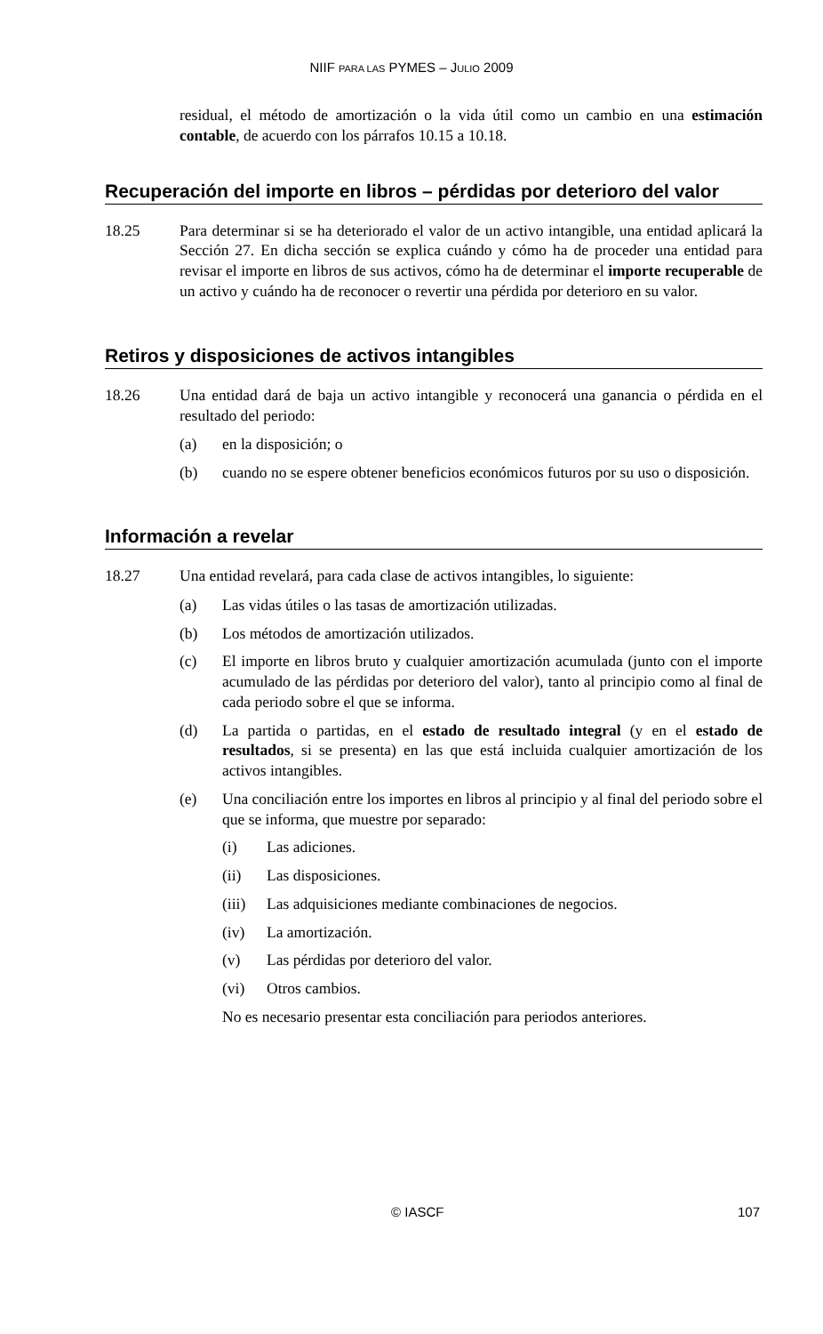NIIF PARA LAS PYMES – JULIO 2009
residual, el método de amortización o la vida útil como un cambio en una estimación contable, de acuerdo con los párrafos 10.15 a 10.18.
Recuperación del importe en libros – pérdidas por deterioro del valor
18.25 Para determinar si se ha deteriorado el valor de un activo intangible, una entidad aplicará la Sección 27. En dicha sección se explica cuándo y cómo ha de proceder una entidad para revisar el importe en libros de sus activos, cómo ha de determinar el importe recuperable de un activo y cuándo ha de reconocer o revertir una pérdida por deterioro en su valor.
Retiros y disposiciones de activos intangibles
18.26 Una entidad dará de baja un activo intangible y reconocerá una ganancia o pérdida en el resultado del periodo:
(a) en la disposición; o
(b) cuando no se espere obtener beneficios económicos futuros por su uso o disposición.
Información a revelar
18.27 Una entidad revelará, para cada clase de activos intangibles, lo siguiente:
(a) Las vidas útiles o las tasas de amortización utilizadas.
(b) Los métodos de amortización utilizados.
(c) El importe en libros bruto y cualquier amortización acumulada (junto con el importe acumulado de las pérdidas por deterioro del valor), tanto al principio como al final de cada periodo sobre el que se informa.
(d) La partida o partidas, en el estado de resultado integral (y en el estado de resultados, si se presenta) en las que está incluida cualquier amortización de los activos intangibles.
(e) Una conciliación entre los importes en libros al principio y al final del periodo sobre el que se informa, que muestre por separado:
(i) Las adiciones.
(ii) Las disposiciones.
(iii)
Las adquisiciones mediante combinaciones de negocios.
(iv) La amortización.
(v) Las pérdidas por deterioro del valor.
(vi) Otros cambios.
No es necesario presentar esta conciliación para periodos anteriores.
© IASCF 107